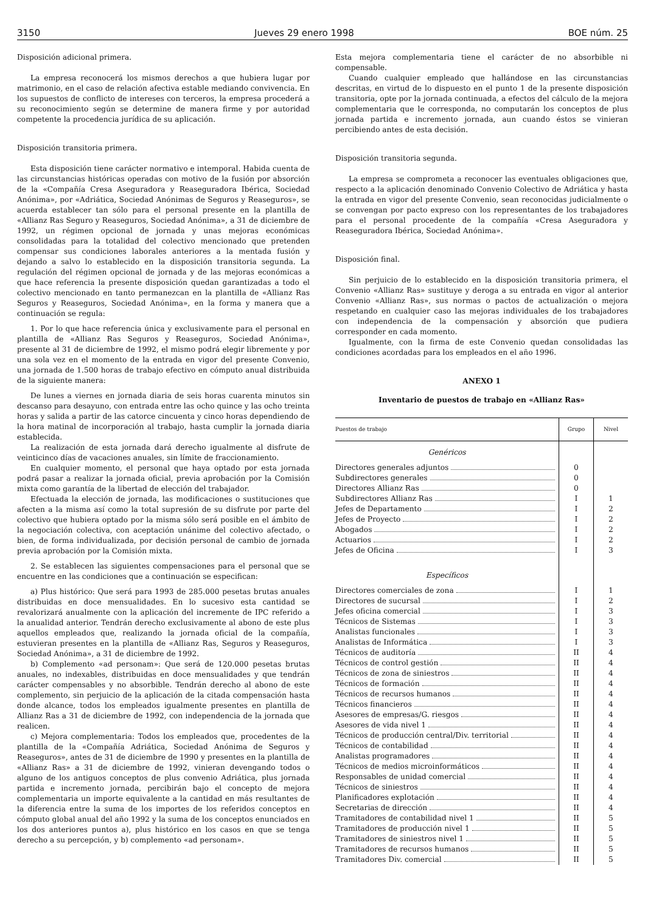3150 Jueves 29 enero 1998 BOE núm. 25
Disposición adicional primera.
La empresa reconocerá los mismos derechos a que hubiera lugar por matrimonio, en el caso de relación afectiva estable mediando convivencia. En los supuestos de conflicto de intereses con terceros, la empresa procederá a su reconocimiento según se determine de manera firme y por autoridad competente la procedencia jurídica de su aplicación.
Disposición transitoria primera.
Esta disposición tiene carácter normativo e intemporal. Habida cuenta de las circunstancias históricas operadas con motivo de la fusión por absorción de la «Compañía Cresa Aseguradora y Reaseguradora Ibérica, Sociedad Anónima», por «Adriática, Sociedad Anónimas de Seguros y Reaseguros», se acuerda establecer tan sólo para el personal presente en la plantilla de «Allianz Ras Seguro y Reaseguros, Sociedad Anónima», a 31 de diciembre de 1992, un régimen opcional de jornada y unas mejoras económicas consolidadas para la totalidad del colectivo mencionado que pretenden compensar sus condiciones laborales anteriores a la mentada fusión y dejando a salvo lo establecido en la disposición transitoria segunda. La regulación del régimen opcional de jornada y de las mejoras económicas a que hace referencia la presente disposición quedan garantizadas a todo el colectivo mencionado en tanto permanezcan en la plantilla de «Allianz Ras Seguros y Reaseguros, Sociedad Anónima», en la forma y manera que a continuación se regula:
1. Por lo que hace referencia única y exclusivamente para el personal en plantilla de «Allianz Ras Seguros y Reaseguros, Sociedad Anónima», presente al 31 de diciembre de 1992, el mismo podrá elegir libremente y por una sola vez en el momento de la entrada en vigor del presente Convenio, una jornada de 1.500 horas de trabajo efectivo en cómputo anual distribuida de la siguiente manera:
De lunes a viernes en jornada diaria de seis horas cuarenta minutos sin descanso para desayuno, con entrada entre las ocho quince y las ocho treinta horas y salida a partir de las catorce cincuenta y cinco horas dependiendo de la hora matinal de incorporación al trabajo, hasta cumplir la jornada diaria establecida.
La realización de esta jornada dará derecho igualmente al disfrute de veinticinco días de vacaciones anuales, sin límite de fraccionamiento.
En cualquier momento, el personal que haya optado por esta jornada podrá pasar a realizar la jornada oficial, previa aprobación por la Comisión mixta como garantía de la libertad de elección del trabajador.
Efectuada la elección de jornada, las modificaciones o sustituciones que afecten a la misma así como la total supresión de su disfrute por parte del colectivo que hubiera optado por la misma sólo será posible en el ámbito de la negociación colectiva, con aceptación unánime del colectivo afectado, o bien, de forma individualizada, por decisión personal de cambio de jornada previa aprobación por la Comisión mixta.
2. Se establecen las siguientes compensaciones para el personal que se encuentre en las condiciones que a continuación se especifican:
a) Plus histórico: Que será para 1993 de 285.000 pesetas brutas anuales distribuidas en doce mensualidades. En lo sucesivo esta cantidad se revalorizará anualmente con la aplicación del incremente de IPC referido a la anualidad anterior. Tendrán derecho exclusivamente al abono de este plus aquellos empleados que, realizando la jornada oficial de la compañía, estuvieran presentes en la plantilla de «Allianz Ras, Seguros y Reaseguros, Sociedad Anónima», a 31 de diciembre de 1992.
b) Complemento «ad personam»: Que será de 120.000 pesetas brutas anuales, no indexables, distribuidas en doce mensualidades y que tendrán carácter compensables y no absorbible. Tendrán derecho al abono de este complemento, sin perjuicio de la aplicación de la citada compensación hasta donde alcance, todos los empleados igualmente presentes en plantilla de Allianz Ras a 31 de diciembre de 1992, con independencia de la jornada que realicen.
c) Mejora complementaria: Todos los empleados que, procedentes de la plantilla de la «Compañía Adriática, Sociedad Anónima de Seguros y Reaseguros», antes de 31 de diciembre de 1990 y presentes en la plantilla de «Allianz Ras» a 31 de diciembre de 1992, vinieran devengando todos o alguno de los antiguos conceptos de plus convenio Adriática, plus jornada partida e incremento jornada, percibirán bajo el concepto de mejora complementaria un importe equivalente a la cantidad en más resultantes de la diferencia entre la suma de los importes de los referidos conceptos en cómputo global anual del año 1992 y la suma de los conceptos enunciados en los dos anteriores puntos a), plus histórico en los casos en que se tenga derecho a su percepción, y b) complemento «ad personam».
Esta mejora complementaria tiene el carácter de no absorbible ni compensable.
Cuando cualquier empleado que hallándose en las circunstancias descritas, en virtud de lo dispuesto en el punto 1 de la presente disposición transitoria, opte por la jornada continuada, a efectos del cálculo de la mejora complementaria que le corresponda, no computarán los conceptos de plus jornada partida e incremento jornada, aun cuando éstos se vinieran percibiendo antes de esta decisión.
Disposición transitoria segunda.
La empresa se comprometa a reconocer las eventuales obligaciones que, respecto a la aplicación denominado Convenio Colectivo de Adriática y hasta la entrada en vigor del presente Convenio, sean reconocidas judicialmente o se convengan por pacto expreso con los representantes de los trabajadores para el personal procedente de la compañía «Cresa Aseguradora y Reaseguradora Ibérica, Sociedad Anónima».
Disposición final.
Sin perjuicio de lo establecido en la disposición transitoria primera, el Convenio «Allianz Ras» sustituye y deroga a su entrada en vigor al anterior Convenio «Allianz Ras», sus normas o pactos de actualización o mejora respetando en cualquier caso las mejoras individuales de los trabajadores con independencia de la compensación y absorción que pudiera corresponder en cada momento.
Igualmente, con la firma de este Convenio quedan consolidadas las condiciones acordadas para los empleados en el año 1996.
ANEXO 1
Inventario de puestos de trabajo en «Allianz Ras»
| Puestos de trabajo | Grupo | Nivel |
| --- | --- | --- |
| Genéricos | | |
| Directores generales adjuntos | 0 | |
| Subdirectores generales | 0 | |
| Directores Allianz Ras | 0 | |
| Subdirectores Allianz Ras | I | 1 |
| Jefes de Departamento | I | 2 |
| Jefes de Proyecto | I | 2 |
| Abogados | I | 2 |
| Actuarios | I | 2 |
| Jefes de Oficina | I | 3 |
| Específicos | | |
| Directores comerciales de zona | I | 1 |
| Directores de sucursal | I | 2 |
| Jefes oficina comercial | I | 3 |
| Técnicos de Sistemas | I | 3 |
| Analistas funcionales | I | 3 |
| Analistas de Informática | I | 3 |
| Técnicos de auditoría | II | 4 |
| Técnicos de control gestión | II | 4 |
| Técnicos de zona de siniestros | II | 4 |
| Técnicos de formación | II | 4 |
| Técnicos de recursos humanos | II | 4 |
| Técnicos financieros | II | 4 |
| Asesores de empresas/G. riesgos | II | 4 |
| Asesores de vida nivel 1 | II | 4 |
| Técnicos de producción central/Div. territorial | II | 4 |
| Técnicos de contabilidad | II | 4 |
| Analistas programadores | II | 4 |
| Técnicos de medios microinformáticos | II | 4 |
| Responsables de unidad comercial | II | 4 |
| Técnicos de siniestros | II | 4 |
| Planificadores explotación | II | 4 |
| Secretarias de dirección | II | 4 |
| Tramitadores de contabilidad nivel 1 | II | 5 |
| Tramitadores de producción nivel 1 | II | 5 |
| Tramitadores de siniestros nivel 1 | II | 5 |
| Tramitadores de recursos humanos | II | 5 |
| Tramitadores Div. comercial | II | 5 |